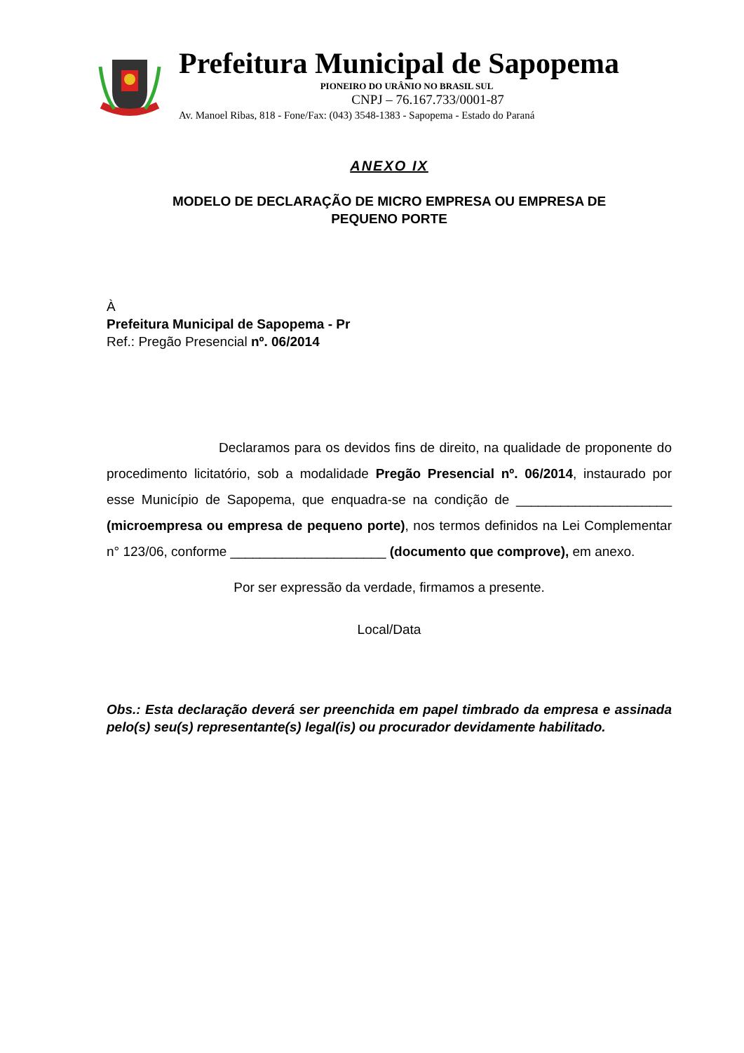Prefeitura Municipal de Sapopema
PIONEIRO DO URÂNIO NO BRASIL SUL
CNPJ – 76.167.733/0001-87
Av. Manoel Ribas, 818 - Fone/Fax: (043) 3548-1383 - Sapopema - Estado do Paraná
ANEXO IX
MODELO DE DECLARAÇÃO DE MICRO EMPRESA OU EMPRESA DE
PEQUENO PORTE
À
Prefeitura Municipal de Sapopema - Pr
Ref.: Pregão Presencial nº. 06/2014
Declaramos para os devidos fins de direito, na qualidade de proponente do procedimento licitatório, sob a modalidade Pregão Presencial nº. 06/2014, instaurado por esse Município de Sapopema, que enquadra-se na condição de _____________________ (microempresa ou empresa de pequeno porte), nos termos definidos na Lei Complementar n° 123/06, conforme _____________________ (documento que comprove), em anexo.
Por ser expressão da verdade, firmamos a presente.
Local/Data
Obs.: Esta declaração deverá ser preenchida em papel timbrado da empresa e assinada pelo(s) seu(s) representante(s) legal(is) ou procurador devidamente habilitado.